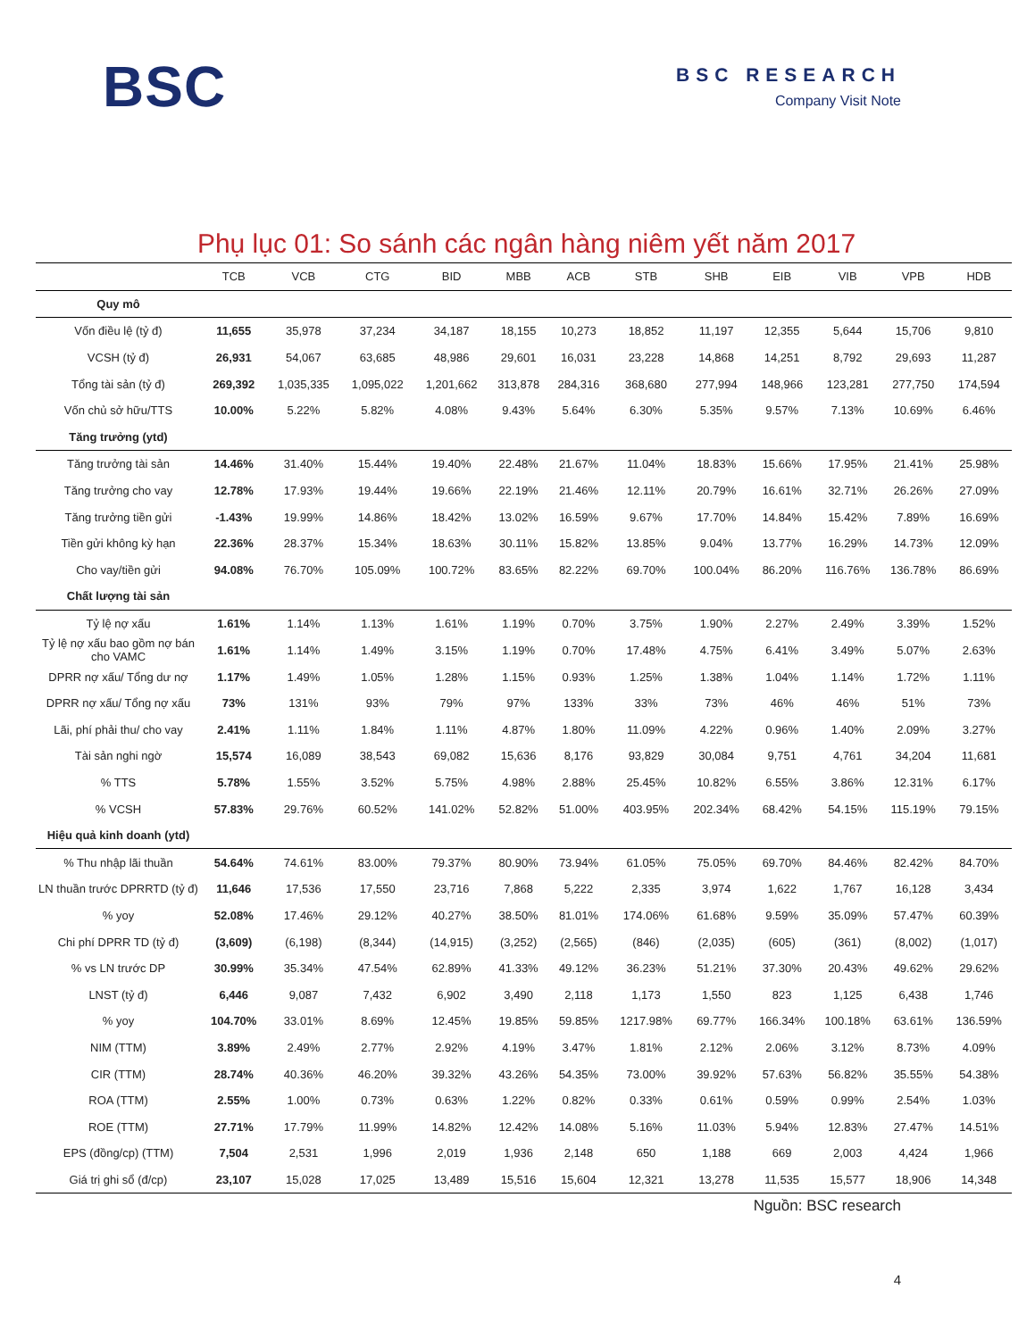BSC
BSC RESEARCH
Company Visit Note
Phụ lục 01: So sánh các ngân hàng niêm yết năm 2017
| | TCB | VCB | CTG | BID | MBB | ACB | STB | SHB | EIB | VIB | VPB | HDB |
| --- | --- | --- | --- | --- | --- | --- | --- | --- | --- | --- | --- | --- |
| Quy mô | | | | | | | | | | | | |
| Vốn điều lệ (tỷ đ) | 11,655 | 35,978 | 37,234 | 34,187 | 18,155 | 10,273 | 18,852 | 11,197 | 12,355 | 5,644 | 15,706 | 9,810 |
| VCSH (tỷ đ) | 26,931 | 54,067 | 63,685 | 48,986 | 29,601 | 16,031 | 23,228 | 14,868 | 14,251 | 8,792 | 29,693 | 11,287 |
| Tổng tài sản (tỷ đ) | 269,392 | 1,035,335 | 1,095,022 | 1,201,662 | 313,878 | 284,316 | 368,680 | 277,994 | 148,966 | 123,281 | 277,750 | 174,594 |
| Vốn chủ sở hữu/TTS | 10.00% | 5.22% | 5.82% | 4.08% | 9.43% | 5.64% | 6.30% | 5.35% | 9.57% | 7.13% | 10.69% | 6.46% |
| Tăng trưởng (ytd) | | | | | | | | | | | | |
| Tăng trưởng tài sản | 14.46% | 31.40% | 15.44% | 19.40% | 22.48% | 21.67% | 11.04% | 18.83% | 15.66% | 17.95% | 21.41% | 25.98% |
| Tăng trưởng cho vay | 12.78% | 17.93% | 19.44% | 19.66% | 22.19% | 21.46% | 12.11% | 20.79% | 16.61% | 32.71% | 26.26% | 27.09% |
| Tăng trưởng tiền gửi | -1.43% | 19.99% | 14.86% | 18.42% | 13.02% | 16.59% | 9.67% | 17.70% | 14.84% | 15.42% | 7.89% | 16.69% |
| Tiền gửi không kỳ hạn | 22.36% | 28.37% | 15.34% | 18.63% | 30.11% | 15.82% | 13.85% | 9.04% | 13.77% | 16.29% | 14.73% | 12.09% |
| Cho vay/tiền gửi | 94.08% | 76.70% | 105.09% | 100.72% | 83.65% | 82.22% | 69.70% | 100.04% | 86.20% | 116.76% | 136.78% | 86.69% |
| Chất lượng tài sản | | | | | | | | | | | | |
| Tỷ lệ nợ xấu | 1.61% | 1.14% | 1.13% | 1.61% | 1.19% | 0.70% | 3.75% | 1.90% | 2.27% | 2.49% | 3.39% | 1.52% |
| Tỷ lệ nợ xấu bao gồm nợ bán cho VAMC | 1.61% | 1.14% | 1.49% | 3.15% | 1.19% | 0.70% | 17.48% | 4.75% | 6.41% | 3.49% | 5.07% | 2.63% |
| DPRR nợ xấu/ Tổng dư nợ | 1.17% | 1.49% | 1.05% | 1.28% | 1.15% | 0.93% | 1.25% | 1.38% | 1.04% | 1.14% | 1.72% | 1.11% |
| DPRR nợ xấu/ Tổng nợ xấu | 73% | 131% | 93% | 79% | 97% | 133% | 33% | 73% | 46% | 46% | 51% | 73% |
| Lãi, phí phải thu/ cho vay | 2.41% | 1.11% | 1.84% | 1.11% | 4.87% | 1.80% | 11.09% | 4.22% | 0.96% | 1.40% | 2.09% | 3.27% |
| Tài sản nghi ngờ | 15,574 | 16,089 | 38,543 | 69,082 | 15,636 | 8,176 | 93,829 | 30,084 | 9,751 | 4,761 | 34,204 | 11,681 |
| % TTS | 5.78% | 1.55% | 3.52% | 5.75% | 4.98% | 2.88% | 25.45% | 10.82% | 6.55% | 3.86% | 12.31% | 6.17% |
| % VCSH | 57.83% | 29.76% | 60.52% | 141.02% | 52.82% | 51.00% | 403.95% | 202.34% | 68.42% | 54.15% | 115.19% | 79.15% |
| Hiệu quả kinh doanh (ytd) | | | | | | | | | | | | |
| % Thu nhập lãi thuần | 54.64% | 74.61% | 83.00% | 79.37% | 80.90% | 73.94% | 61.05% | 75.05% | 69.70% | 84.46% | 82.42% | 84.70% |
| LN thuần trước DPRRTD (tỷ đ) | 11,646 | 17,536 | 17,550 | 23,716 | 7,868 | 5,222 | 2,335 | 3,974 | 1,622 | 1,767 | 16,128 | 3,434 |
| % yoy | 52.08% | 17.46% | 29.12% | 40.27% | 38.50% | 81.01% | 174.06% | 61.68% | 9.59% | 35.09% | 57.47% | 60.39% |
| Chi phí DPRR TD (tỷ đ) | (3,609) | (6,198) | (8,344) | (14,915) | (3,252) | (2,565) | (846) | (2,035) | (605) | (361) | (8,002) | (1,017) |
| % vs LN trước DP | 30.99% | 35.34% | 47.54% | 62.89% | 41.33% | 49.12% | 36.23% | 51.21% | 37.30% | 20.43% | 49.62% | 29.62% |
| LNST (tỷ đ) | 6,446 | 9,087 | 7,432 | 6,902 | 3,490 | 2,118 | 1,173 | 1,550 | 823 | 1,125 | 6,438 | 1,746 |
| % yoy | 104.70% | 33.01% | 8.69% | 12.45% | 19.85% | 59.85% | 1217.98% | 69.77% | 166.34% | 100.18% | 63.61% | 136.59% |
| NIM (TTM) | 3.89% | 2.49% | 2.77% | 2.92% | 4.19% | 3.47% | 1.81% | 2.12% | 2.06% | 3.12% | 8.73% | 4.09% |
| CIR (TTM) | 28.74% | 40.36% | 46.20% | 39.32% | 43.26% | 54.35% | 73.00% | 39.92% | 57.63% | 56.82% | 35.55% | 54.38% |
| ROA (TTM) | 2.55% | 1.00% | 0.73% | 0.63% | 1.22% | 0.82% | 0.33% | 0.61% | 0.59% | 0.99% | 2.54% | 1.03% |
| ROE (TTM) | 27.71% | 17.79% | 11.99% | 14.82% | 12.42% | 14.08% | 5.16% | 11.03% | 5.94% | 12.83% | 27.47% | 14.51% |
| EPS (đồng/cp) (TTM) | 7,504 | 2,531 | 1,996 | 2,019 | 1,936 | 2,148 | 650 | 1,188 | 669 | 2,003 | 4,424 | 1,966 |
| Giá trị ghi sổ (đ/cp) | 23,107 | 15,028 | 17,025 | 13,489 | 15,516 | 15,604 | 12,321 | 13,278 | 11,535 | 15,577 | 18,906 | 14,348 |
Nguồn: BSC research
4